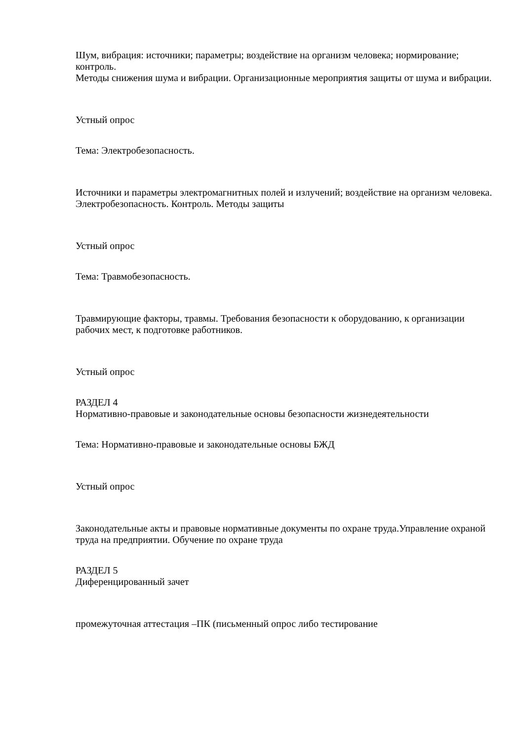Шум, вибрация: источники; параметры; воздействие на организм человека; нормирование; контроль.
Методы снижения шума и вибрации. Организационные мероприятия защиты от шума и вибрации.
Устный опрос
Тема: Электробезопасность.
Источники и параметры электромагнитных полей и излучений; воздействие на организм человека. Электробезопасность. Контроль. Методы защиты
Устный опрос
Тема: Травмобезопасность.
Травмирующие факторы, травмы. Требования безопасности к оборудованию, к организации рабочих мест, к подготовке работников.
Устный опрос
РАЗДЕЛ 4
Нормативно-правовые и законодательные основы безопасности жизнедеятельности
Тема: Нормативно-правовые и законодательные основы БЖД
Устный опрос
Законодательные акты и правовые нормативные документы по охране труда.Управление охраной труда на предприятии. Обучение по охране труда
РАЗДЕЛ 5
Диференцированный зачет
промежуточная аттестация –ПК (письменный опрос либо тестирование